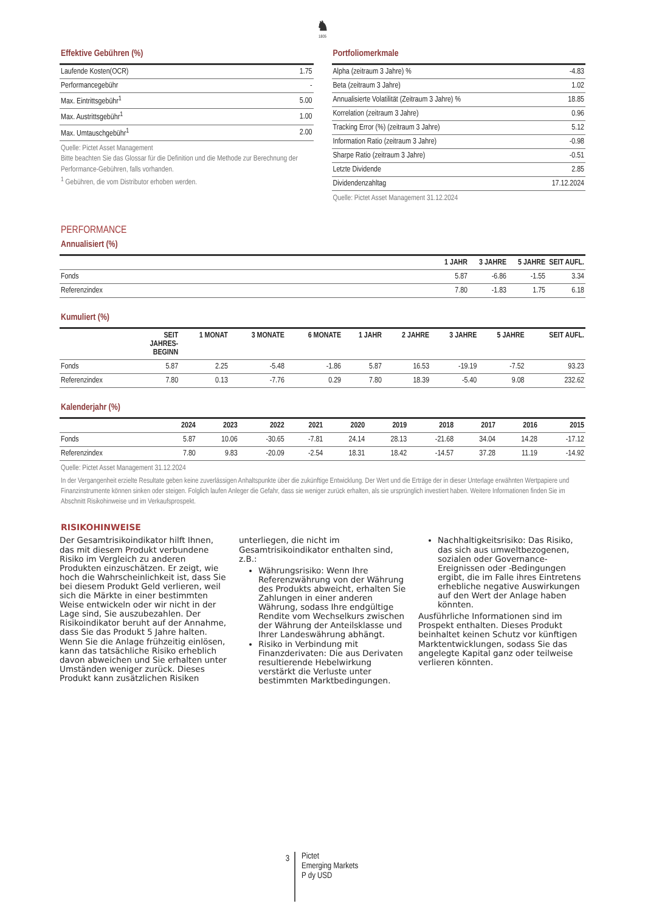♞
1805
Effektive Gebühren (%)
| Laufende Kosten(OCR) | 1.75 |
| Performancegebühr | - |
| Max. Eintrittsgebühr<sup>1</sup> | 5.00 |
| Max. Austrittsgebühr<sup>1</sup> | 1.00 |
| Max. Umtauschgebühr<sup>1</sup> | 2.00 |
Quelle: Pictet Asset Management
Bitte beachten Sie das Glossar für die Definition und die Methode zur Berechnung der Performance-Gebühren, falls vorhanden.
<sup>1</sup> Gebühren, die vom Distributor erhoben werden.
Portfoliomerkmale
| Alpha (zeitraum 3 Jahre) % | -4.83 |
| Beta (zeitraum 3 Jahre) | 1.02 |
| Annualisierte Volatilität (Zeitraum 3 Jahre) % | 18.85 |
| Korrelation (zeitraum 3 Jahre) | 0.96 |
| Tracking Error (%) (zeitraum 3 Jahre) | 5.12 |
| Information Ratio (zeitraum 3 Jahre) | -0.98 |
| Sharpe Ratio (zeitraum 3 Jahre) | -0.51 |
| Letzte Dividende | 2.85 |
| Dividendenzahltag | 17.12.2024 |
Quelle: Pictet Asset Management 31.12.2024
PERFORMANCE
Annualisiert (%)
| | 1 JAHR | 3 JAHRE | 5 JAHRE | SEIT AUFL. |
| --- | --- | --- | --- | --- |
| Fonds | 5.87 | -6.86 | -1.55 | 3.34 |
| Referenzindex | 7.80 | -1.83 | 1.75 | 6.18 |
Kumuliert (%)
| | SEIT JAHRES- BEGINN | 1 MONAT | 3 MONATE | 6 MONATE | 1 JAHR | 2 JAHRE | 3 JAHRE | 5 JAHRE | SEIT AUFL. |
| --- | --- | --- | --- | --- | --- | --- | --- | --- | --- |
| Fonds | 5.87 | 2.25 | -5.48 | -1.86 | 5.87 | 16.53 | -19.19 | -7.52 | 93.23 |
| Referenzindex | 7.80 | 0.13 | -7.76 | 0.29 | 7.80 | 18.39 | -5.40 | 9.08 | 232.62 |
Kalenderjahr (%)
| | 2024 | 2023 | 2022 | 2021 | 2020 | 2019 | 2018 | 2017 | 2016 | 2015 |
| --- | --- | --- | --- | --- | --- | --- | --- | --- | --- | --- |
| Fonds | 5.87 | 10.06 | -30.65 | -7.81 | 24.14 | 28.13 | -21.68 | 34.04 | 14.28 | -17.12 |
| Referenzindex | 7.80 | 9.83 | -20.09 | -2.54 | 18.31 | 18.42 | -14.57 | 37.28 | 11.19 | -14.92 |
Quelle: Pictet Asset Management 31.12.2024
In der Vergangenheit erzielte Resultate geben keine zuverlässigen Anhaltspunkte über die zukünftige Entwicklung. Der Wert und die Erträge der in dieser Unterlage erwähnten Wertpapiere und Finanzinstrumente können sinken oder steigen. Folglich laufen Anleger die Gefahr, dass sie weniger zurück erhalten, als sie ursprünglich investiert haben. Weitere Informationen finden Sie im Abschnitt Risikohinweise und im Verkaufsprospekt.
RISIKOHINWEISE
Der Gesamtrisikoindikator hilft Ihnen, das mit diesem Produkt verbundene Risiko im Vergleich zu anderen Produkten einzuschätzen. Er zeigt, wie hoch die Wahrscheinlichkeit ist, dass Sie bei diesem Produkt Geld verlieren, weil sich die Märkte in einer bestimmten Weise entwickeln oder wir nicht in der Lage sind, Sie auszubezahlen. Der Risikoindikator beruht auf der Annahme, dass Sie das Produkt 5 Jahre halten. Wenn Sie die Anlage frühzeitig einlösen, kann das tatsächliche Risiko erheblich davon abweichen und Sie erhalten unter Umständen weniger zurück. Dieses Produkt kann zusätzlichen Risiken
unterliegen, die nicht im Gesamtrisikoindikator enthalten sind, z.B.:
Währungsrisiko: Wenn Ihre Referenzwährung von der Währung des Produkts abweicht, erhalten Sie Zahlungen in einer anderen Währung, sodass Ihre endgültige Rendite vom Wechselkurs zwischen der Währung der Anteilsklasse und Ihrer Landeswährung abhängt.
Risiko in Verbindung mit Finanzderivaten: Die aus Derivaten resultierende Hebelwirkung verstärkt die Verluste unter bestimmten Marktbedingungen.
Nachhaltigkeitsrisiko: Das Risiko, das sich aus umweltbezogenen, sozialen oder Governance-Ereignissen oder -Bedingungen ergibt, die im Falle ihres Eintretens erhebliche negative Auswirkungen auf den Wert der Anlage haben könnten.
Ausführliche Informationen sind im Prospekt enthalten. Dieses Produkt beinhaltet keinen Schutz vor künftigen Marktentwicklungen, sodass Sie das angelegte Kapital ganz oder teilweise verlieren könnten.
3
Pictet
Emerging Markets
P dy USD